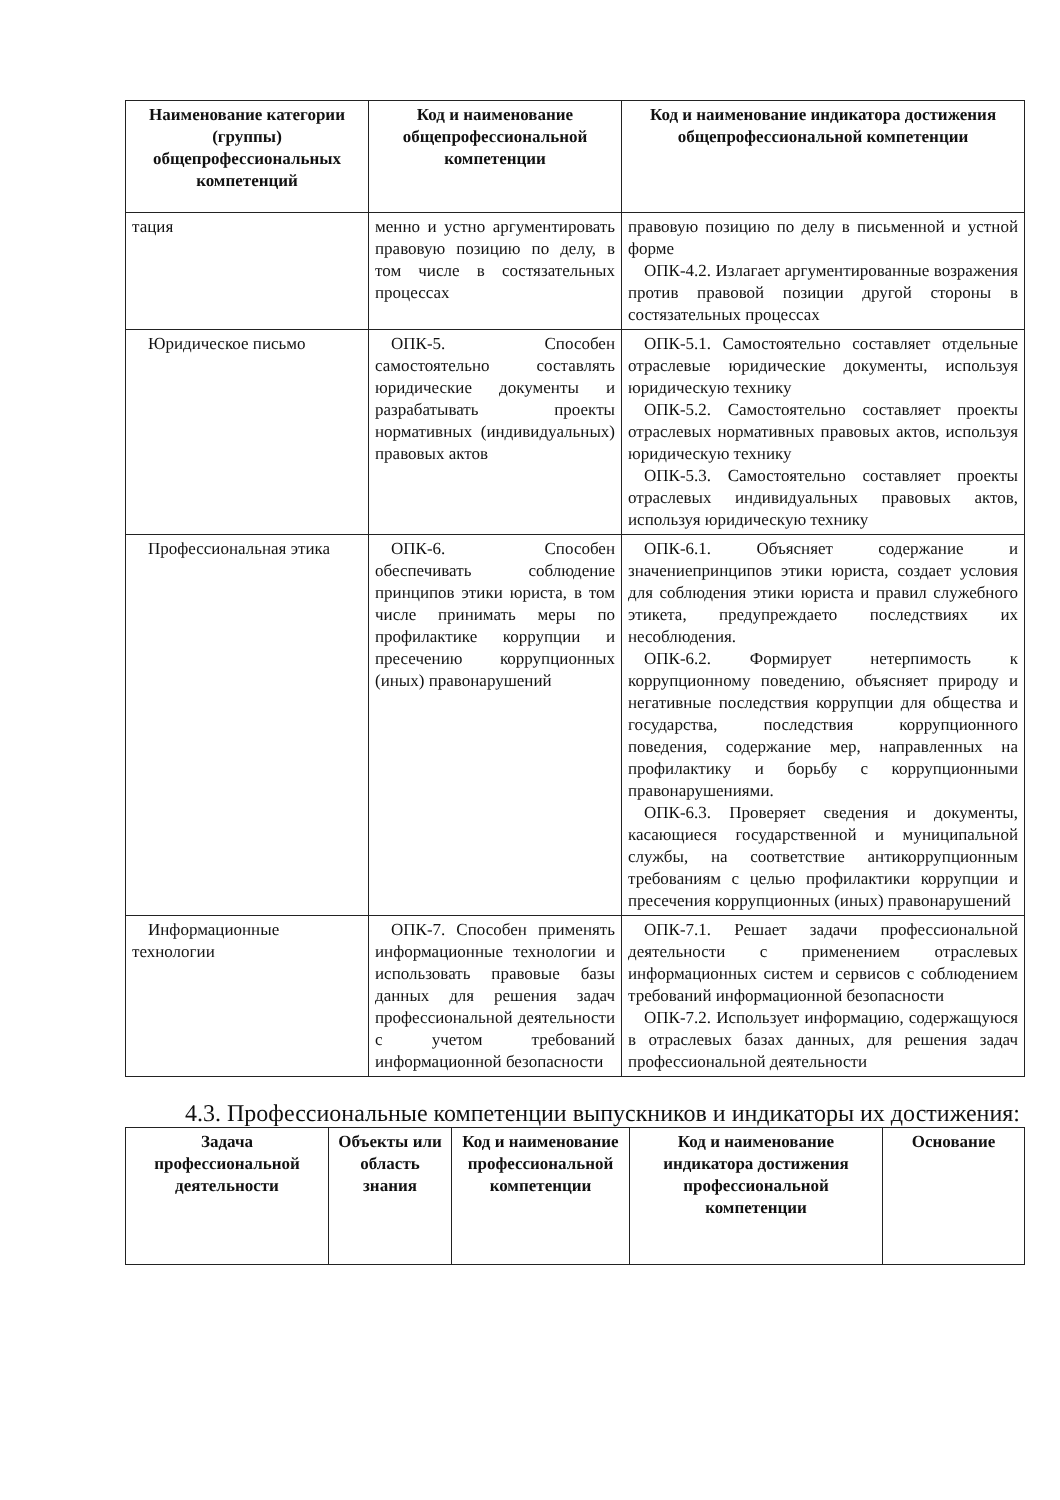| Наименование категории (группы) общепрофессиональных компетенций | Код и наименование общепрофессиональной компетенции | Код и наименование индикатора достижения общепрофессиональной компетенции |
| --- | --- | --- |
| тация | менно и устно аргументировать правовую позицию по делу, в том числе в состязательных процессах | правовую позицию по делу в письменной и устной форме ОПК-4.2. Излагает аргументированные возражения против правовой позиции другой стороны в состязательных процессах |
| Юридическое письмо | ОПК-5. Способен самостоятельно составлять юридические документы и разрабатывать проекты нормативных (индивидуальных) правовых актов | ОПК-5.1. Самостоятельно составляет отдельные отраслевые юридические документы, используя юридическую технику ОПК-5.2. Самостоятельно составляет проекты отраслевых нормативных правовых актов, используя юридическую технику ОПК-5.3. Самостоятельно составляет проекты отраслевых индивидуальных правовых актов, используя юридическую технику |
| Профессиональная этика | ОПК-6. Способен обеспечивать соблюдение принципов этики юриста, в том числе принимать меры по профилактике коррупции и пресечению коррупционных (иных) правонарушений | ОПК-6.1. Объясняет содержание и значениепринципов этики юриста, создает условия для соблюдения этики юриста и правил служебного этикета, предупреждаето последствиях их несоблюдения. ОПК-6.2. Формирует нетерпимость к коррупционному поведению, объясняет природу и негативные последствия коррупции для общества и государства, последствия коррупционного поведения, содержание мер, направленных на профилактику и борьбу с коррупционными правонарушениями. ОПК-6.3. Проверяет сведения и документы, касающиеся государственной и муниципальной службы, на соответствие антикоррупционным требованиям с целью профилактики коррупции и пресечения коррупционных (иных) правонарушений |
| Информационные технологии | ОПК-7. Способен применять информационные технологии и использовать правовые базы данных для решения задач профессиональной деятельности с учетом требований информационной безопасности | ОПК-7.1. Решает задачи профессиональной деятельности с применением отраслевых информационных систем и сервисов с соблюдением требований информационной безопасности ОПК-7.2. Использует информацию, содержащуюся в отраслевых базах данных, для решения задач профессиональной деятельности |
4.3. Профессиональные компетенции выпускников и индикаторы их достижения:
| Задача профессиональной деятельности | Объекты или область знания | Код и наименование профессиональной компетенции | Код и наименование индикатора достижения профессиональной компетенции | Основание |
| --- | --- | --- | --- | --- |